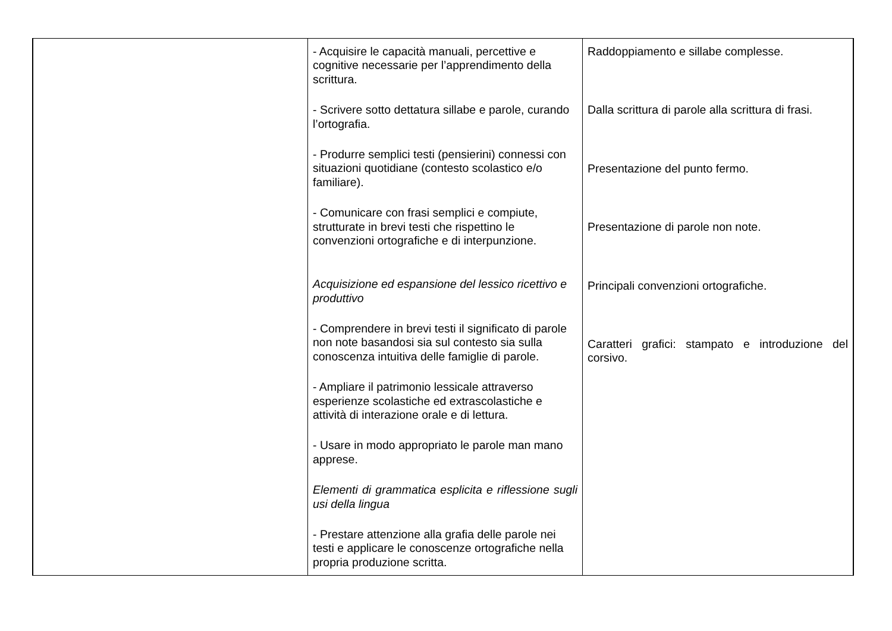| | - Acquisire le capacità manuali, percettive e cognitive necessarie per l’apprendimento della scrittura. - Scrivere sotto dettatura sillabe e parole, curando l’ortografia. - Produrre semplici testi (pensierini) connessi con situazioni quotidiane (contesto scolastico e/o familiare). - Comunicare con frasi semplici e compiute, strutturate in brevi testi che rispettino le convenzioni ortografiche e di interpunzione. Acquisizione ed espansione del lessico ricettivo e produttivo - Comprendere in brevi testi il significato di parole non note basandosi sia sul contesto sia sulla conoscenza intuitiva delle famiglie di parole. - Ampliare il patrimonio lessicale attraverso esperienze scolastiche ed extrascolastiche e attività di interazione orale e di lettura. - Usare in modo appropriato le parole man mano apprese. Elementi di grammatica esplicita e riflessione sugli usi della lingua - Prestare attenzione alla grafia delle parole nei testi e applicare le conoscenze ortografiche nella propria produzione scritta. | Raddoppiamento e sillabe complesse. Dalla scrittura di parole alla scrittura di frasi. Presentazione del punto fermo. Presentazione di parole non note. Principali convenzioni ortografiche. Caratteri grafici: stampato e introduzione del corsivo. |